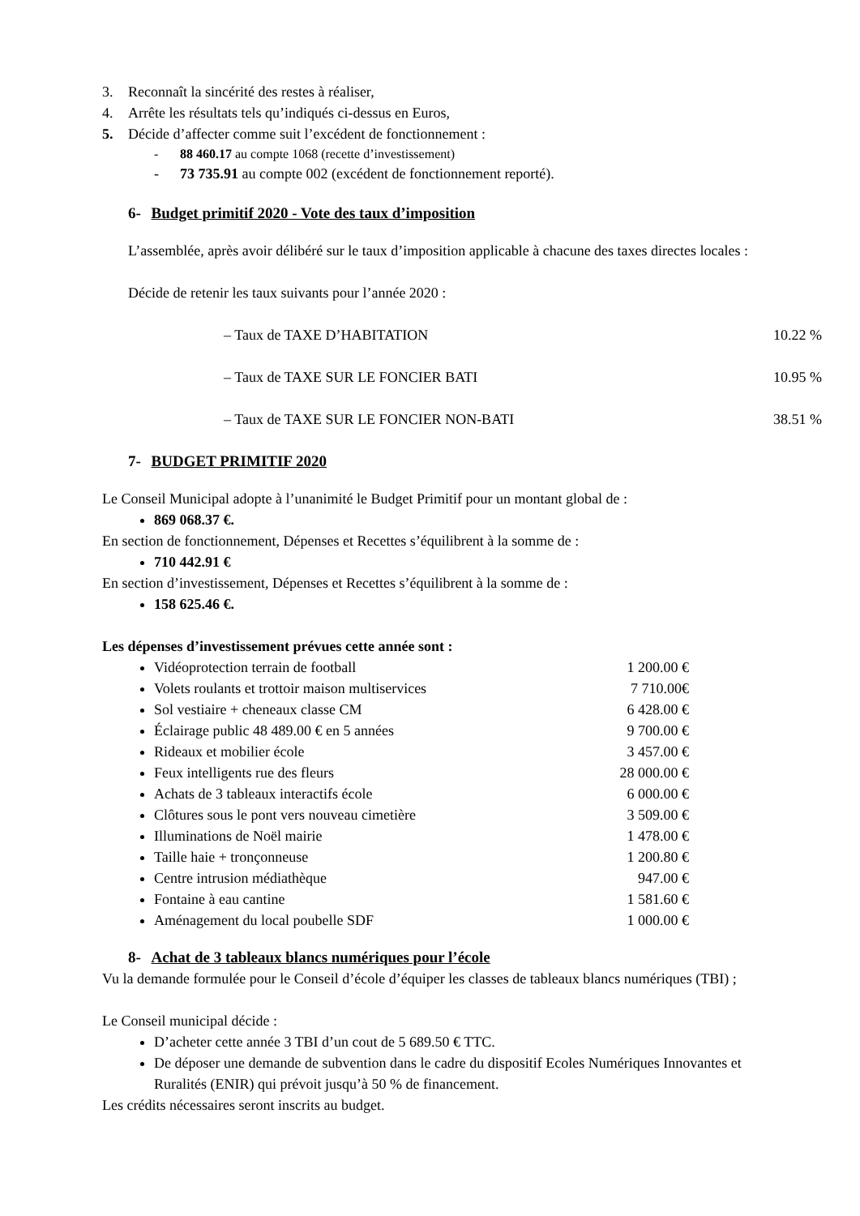3. Reconnaît la sincérité des restes à réaliser,
4. Arrête les résultats tels qu’indiqués ci-dessus en Euros,
5. Décide d’affecter comme suit l’excédent de fonctionnement :
- 88 460.17 au compte 1068 (recette d’investissement)
- 73 735.91 au compte 002 (excédent de fonctionnement reporté).
6- Budget primitif 2020 - Vote des taux d’imposition
L’assemblée, après avoir délibéré sur le taux d’imposition applicable à chacune des taxes directes locales :
Décide de retenir les taux suivants pour l’année 2020 :
– Taux de TAXE D’HABITATION 10.22 %
– Taux de TAXE SUR LE FONCIER BATI 10.95 %
– Taux de TAXE SUR LE FONCIER NON-BATI 38.51 %
7- BUDGET PRIMITIF 2020
Le Conseil Municipal adopte à l’unanimité le Budget Primitif pour un montant global de :
869 068.37 €.
En section de fonctionnement, Dépenses et Recettes s’équilibrent à la somme de :
710 442.91 €
En section d’investissement, Dépenses et Recettes s’équilibrent à la somme de :
158 625.46 €.
Les dépenses d’investissement prévues cette année sont :
Vidéoprotection terrain de football 1 200.00 €
Volets roulants et trottoir maison multiservices 7 710.00€
Sol vestiaire + cheneaux classe CM 6 428.00 €
Éclairage public 48 489.00 € en 5 années 9 700.00 €
Rideaux et mobilier école 3 457.00 €
Feux intelligents rue des fleurs 28 000.00 €
Achats de 3 tableaux interactifs école 6 000.00 €
Clôtures sous le pont vers nouveau cimetière 3 509.00 €
Illuminations de Noël mairie 1 478.00 €
Taille haie + tronçonneuse 1 200.80 €
Centre intrusion médiathèque 947.00 €
Fontaine à eau cantine 1 581.60 €
Aménagement du local poubelle SDF 1 000.00 €
8- Achat de 3 tableaux blancs numériques pour l’école
Vu la demande formulée pour le Conseil d’école d’équiper les classes de tableaux blancs numériques (TBI) ;
Le Conseil municipal décide :
D’acheter cette année 3 TBI d’un cout de 5 689.50 € TTC.
De déposer une demande de subvention dans le cadre du dispositif Ecoles Numériques Innovantes et Ruralités (ENIR) qui prévoit jusqu’à 50 % de financement.
Les crédits nécessaires seront inscrits au budget.